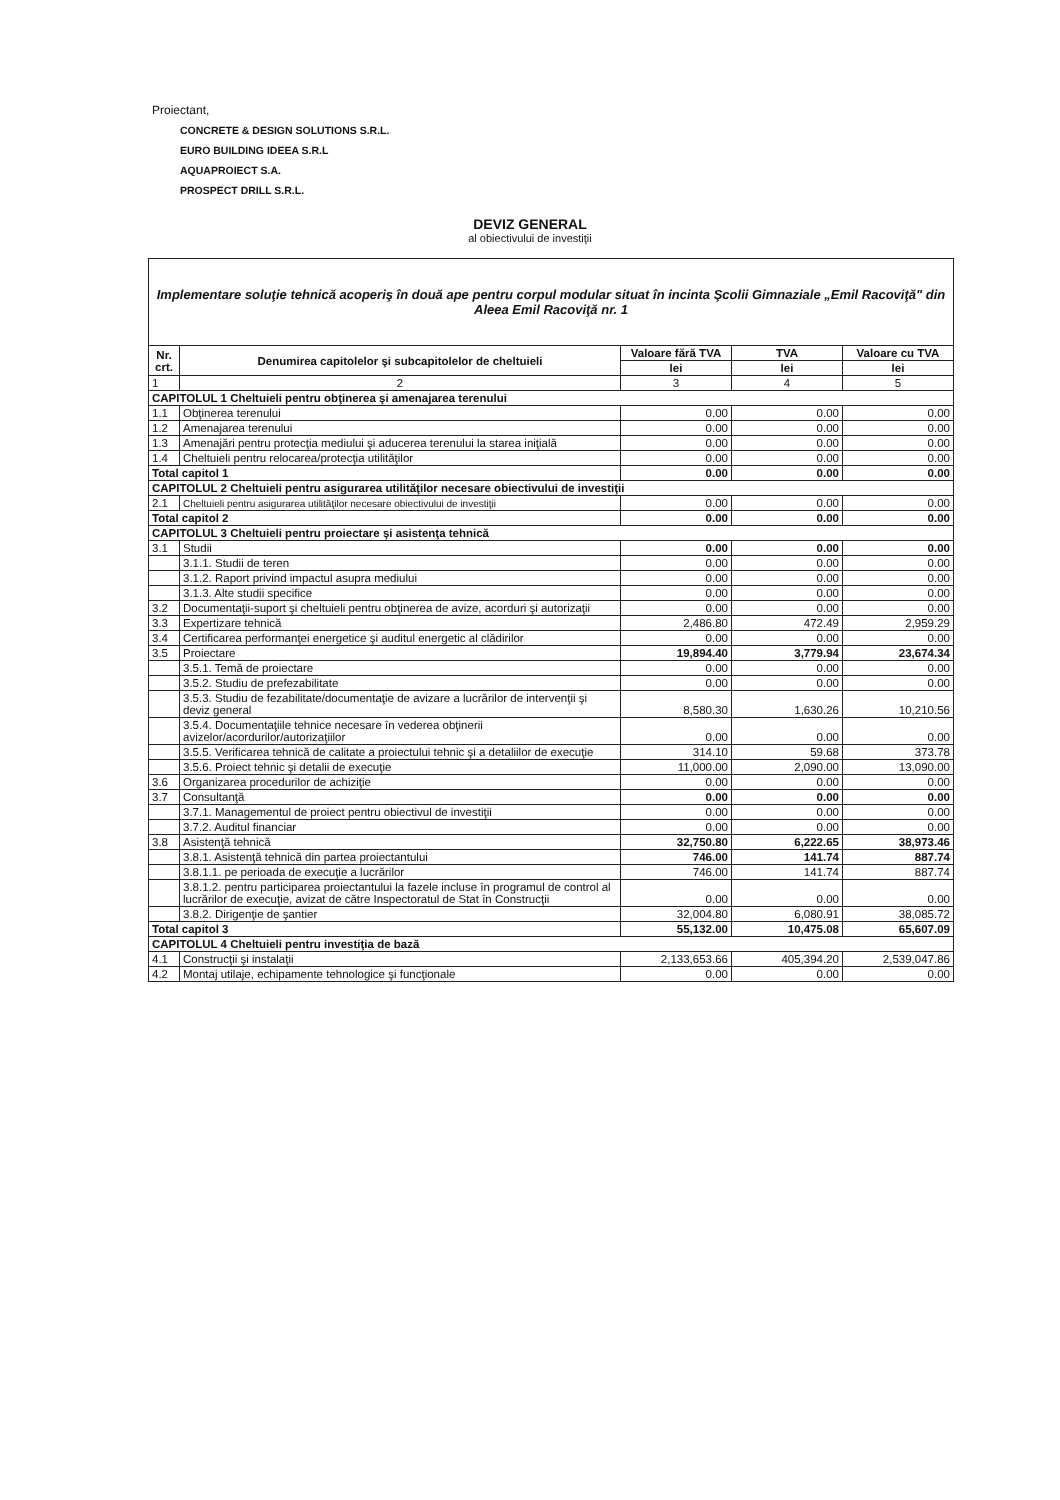Proiectant,
CONCRETE & DESIGN SOLUTIONS S.R.L.
EURO BUILDING IDEEA S.R.L
AQUAPROIECT S.A.
PROSPECT DRILL S.R.L.
DEVIZ GENERAL
al obiectivului de investiţii
| Implementare soluţie tehnică acoperiş în două ape pentru corpul modular situat în incinta Şcolii Gimnaziale „Emil Racoviţă" din Aleea Emil Racoviţă nr. 1 | | | | |
| Nr. crt. | Denumirea capitolelor şi subcapitolelor de cheltuieli | Valoare fără TVA | TVA | Valoare cu TVA |
| | | lei | lei | lei |
| 1 | 2 | 3 | 4 | 5 |
| CAPITOLUL 1 Cheltuieli pentru obţinerea şi amenajarea terenului | | | | |
| 1.1 | Obţinerea terenului | 0.00 | 0.00 | 0.00 |
| 1.2 | Amenajarea terenului | 0.00 | 0.00 | 0.00 |
| 1.3 | Amenajări pentru protecţia mediului şi aducerea terenului la starea iniţială | 0.00 | 0.00 | 0.00 |
| 1.4 | Cheltuieli pentru relocarea/protecţia utilităţilor | 0.00 | 0.00 | 0.00 |
| Total capitol 1 | | 0.00 | 0.00 | 0.00 |
| CAPITOLUL 2 Cheltuieli pentru asigurarea utilităţilor necesare obiectivului de investiţii | | | | |
| 2.1 | Cheltuieli pentru asigurarea utilităţilor necesare obiectivului de investiţii | 0.00 | 0.00 | 0.00 |
| Total capitol 2 | | 0.00 | 0.00 | 0.00 |
| CAPITOLUL 3 Cheltuieli pentru proiectare şi asistenţa tehnică | | | | |
| 3.1 | Studii | 0.00 | 0.00 | 0.00 |
| | 3.1.1. Studii de teren | 0.00 | 0.00 | 0.00 |
| | 3.1.2. Raport privind impactul asupra mediului | 0.00 | 0.00 | 0.00 |
| | 3.1.3. Alte studii specifice | 0.00 | 0.00 | 0.00 |
| 3.2 | Documentaţii-suport şi cheltuieli pentru obţinerea de avize, acorduri şi autorizaţii | 0.00 | 0.00 | 0.00 |
| 3.3 | Expertizare tehnică | 2,486.80 | 472.49 | 2,959.29 |
| 3.4 | Certificarea performanţei energetice şi auditul energetic al clădirilor | 0.00 | 0.00 | 0.00 |
| 3.5 | Proiectare | 19,894.40 | 3,779.94 | 23,674.34 |
| | 3.5.1. Temă de proiectare | 0.00 | 0.00 | 0.00 |
| | 3.5.2. Studiu de prefezabilitate | 0.00 | 0.00 | 0.00 |
| | 3.5.3. Studiu de fezabilitate/documentaţie de avizare a lucrărilor de intervenţii şi deviz general | 8,580.30 | 1,630.26 | 10,210.56 |
| | 3.5.4. Documentaţiile tehnice necesare în vederea obţinerii avizelor/acordurilor/autorizaţiilor | 0.00 | 0.00 | 0.00 |
| | 3.5.5. Verificarea tehnică de calitate a proiectului tehnic şi a detaliilor de execuţie | 314.10 | 59.68 | 373.78 |
| | 3.5.6. Proiect tehnic şi detalii de execuţie | 11,000.00 | 2,090.00 | 13,090.00 |
| 3.6 | Organizarea procedurilor de achiziţie | 0.00 | 0.00 | 0.00 |
| 3.7 | Consultanţă | 0.00 | 0.00 | 0.00 |
| | 3.7.1. Managementul de proiect pentru obiectivul de investiţii | 0.00 | 0.00 | 0.00 |
| | 3.7.2. Auditul financiar | 0.00 | 0.00 | 0.00 |
| 3.8 | Asistenţă tehnică | 32,750.80 | 6,222.65 | 38,973.46 |
| | 3.8.1. Asistenţă tehnică din partea proiectantului | 746.00 | 141.74 | 887.74 |
| | 3.8.1.1. pe perioada de execuţie a lucrărilor | 746.00 | 141.74 | 887.74 |
| | 3.8.1.2. pentru participarea proiectantului la fazele incluse în programul de control al lucrărilor de execuţie, avizat de către Inspectoratul de Stat în Construcţii | 0.00 | 0.00 | 0.00 |
| | 3.8.2. Dirigenţie de şantier | 32,004.80 | 6,080.91 | 38,085.72 |
| Total capitol 3 | | 55,132.00 | 10,475.08 | 65,607.09 |
| CAPITOLUL 4 Cheltuieli pentru investiţia de bază | | | | |
| 4.1 | Construcţii şi instalaţii | 2,133,653.66 | 405,394.20 | 2,539,047.86 |
| 4.2 | Montaj utilaje, echipamente tehnologice şi funcţionale | 0.00 | 0.00 | 0.00 |